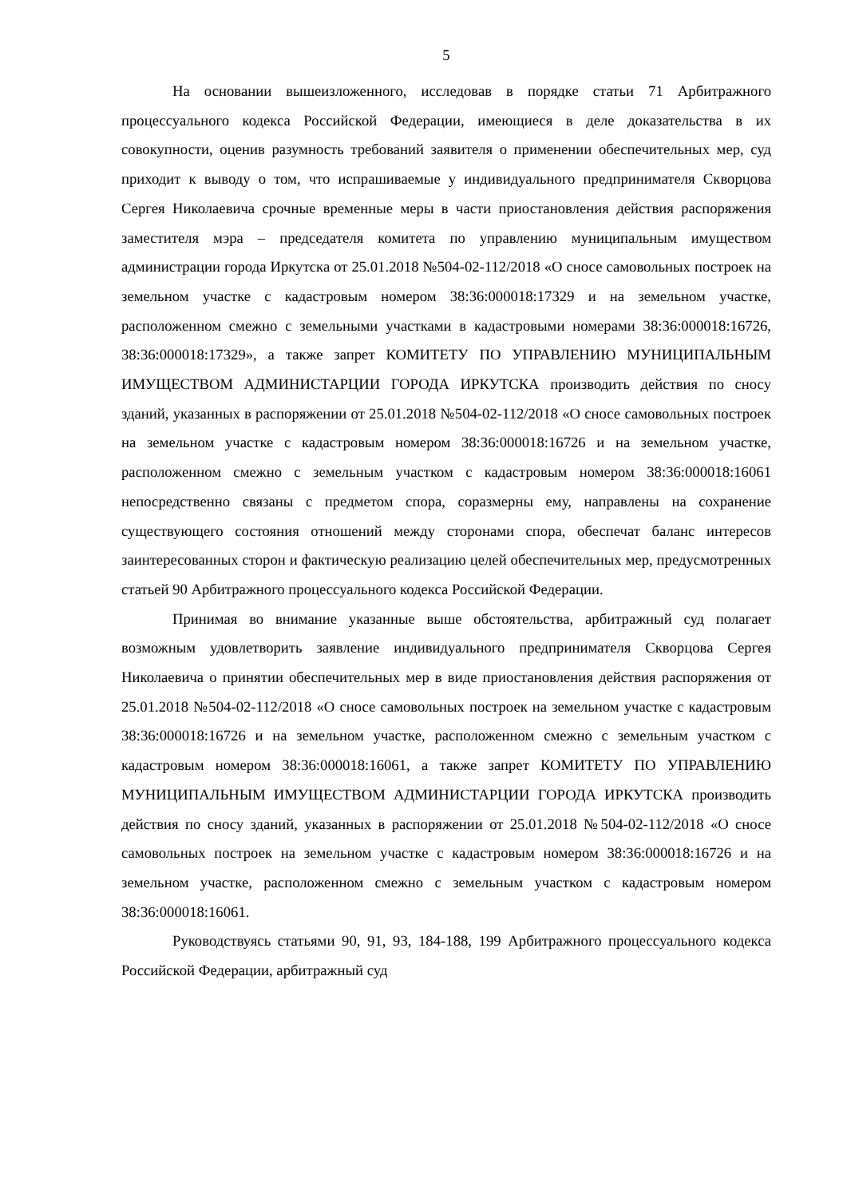5
На основании вышеизложенного, исследовав в порядке статьи 71 Арбитражного процессуального кодекса Российской Федерации, имеющиеся в деле доказательства в их совокупности, оценив разумность требований заявителя о применении обеспечительных мер, суд приходит к выводу о том, что испрашиваемые у индивидуального предпринимателя Скворцова Сергея Николаевича срочные временные меры в части приостановления действия распоряжения заместителя мэра – председателя комитета по управлению муниципальным имуществом администрации города Иркутска от 25.01.2018 №504-02-112/2018 «О сносе самовольных построек на земельном участке с кадастровым номером 38:36:000018:17329 и на земельном участке, расположенном смежно с земельными участками в кадастровыми номерами 38:36:000018:16726, 38:36:000018:17329», а также запрет КОМИТЕТУ ПО УПРАВЛЕНИЮ МУНИЦИПАЛЬНЫМ ИМУЩЕСТВОМ АДМИНИСТАРЦИИ ГОРОДА ИРКУТСКА производить действия по сносу зданий, указанных в распоряжении от 25.01.2018 №504-02-112/2018 «О сносе самовольных построек на земельном участке с кадастровым номером 38:36:000018:16726 и на земельном участке, расположенном смежно с земельным участком с кадастровым номером 38:36:000018:16061 непосредственно связаны с предметом спора, соразмерны ему, направлены на сохранение существующего состояния отношений между сторонами спора, обеспечат баланс интересов заинтересованных сторон и фактическую реализацию целей обеспечительных мер, предусмотренных статьей 90 Арбитражного процессуального кодекса Российской Федерации.
Принимая во внимание указанные выше обстоятельства, арбитражный суд полагает возможным удовлетворить заявление индивидуального предпринимателя Скворцова Сергея Николаевича о принятии обеспечительных мер в виде приостановления действия распоряжения от 25.01.2018 №504-02-112/2018 «О сносе самовольных построек на земельном участке с кадастровым 38:36:000018:16726 и на земельном участке, расположенном смежно с земельным участком с кадастровым номером 38:36:000018:16061, а также запрет КОМИТЕТУ ПО УПРАВЛЕНИЮ МУНИЦИПАЛЬНЫМ ИМУЩЕСТВОМ АДМИНИСТАРЦИИ ГОРОДА ИРКУТСКА производить действия по сносу зданий, указанных в распоряжении от 25.01.2018 №504-02-112/2018 «О сносе самовольных построек на земельном участке с кадастровым номером 38:36:000018:16726 и на земельном участке, расположенном смежно с земельным участком с кадастровым номером 38:36:000018:16061.
Руководствуясь статьями 90, 91, 93, 184-188, 199 Арбитражного процессуального кодекса Российской Федерации, арбитражный суд